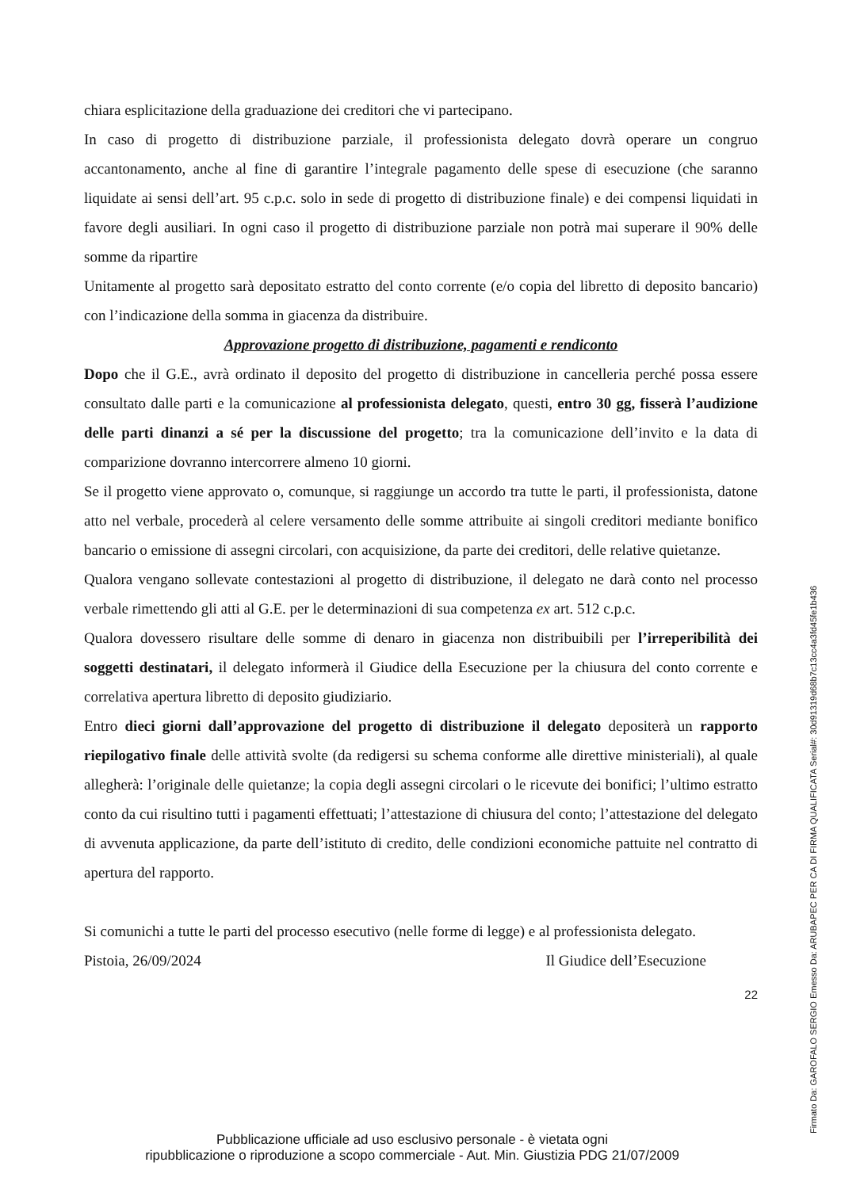chiara esplicitazione della graduazione dei creditori che vi partecipano.
In caso di progetto di distribuzione parziale, il professionista delegato dovrà operare un congruo accantonamento, anche al fine di garantire l’integrale pagamento delle spese di esecuzione (che saranno liquidate ai sensi dell’art. 95 c.p.c. solo in sede di progetto di distribuzione finale) e dei compensi liquidati in favore degli ausiliari. In ogni caso il progetto di distribuzione parziale non potrà mai superare il 90% delle somme da ripartire
Unitamente al progetto sarà depositato estratto del conto corrente (e/o copia del libretto di deposito bancario) con l’indicazione della somma in giacenza da distribuire.
Approvazione progetto di distribuzione, pagamenti e rendiconto
Dopo che il G.E., avrà ordinato il deposito del progetto di distribuzione in cancelleria perché possa essere consultato dalle parti e la comunicazione al professionista delegato, questi, entro 30 gg, fisserà l’audizione delle parti dinanzi a sé per la discussione del progetto; tra la comunicazione dell’invito e la data di comparizione dovranno intercorrere almeno 10 giorni.
Se il progetto viene approvato o, comunque, si raggiunge un accordo tra tutte le parti, il professionista, datone atto nel verbale, procederà al celere versamento delle somme attribuite ai singoli creditori mediante bonifico bancario o emissione di assegni circolari, con acquisizione, da parte dei creditori, delle relative quietanze.
Qualora vengano sollevate contestazioni al progetto di distribuzione, il delegato ne darà conto nel processo verbale rimettendo gli atti al G.E. per le determinazioni di sua competenza ex art. 512 c.p.c.
Qualora dovessero risultare delle somme di denaro in giacenza non distribuibili per l’irreperibilità dei soggetti destinatari, il delegato informerà il Giudice della Esecuzione per la chiusura del conto corrente e correlativa apertura libretto di deposito giudiziario.
Entro dieci giorni dall’approvazione del progetto di distribuzione il delegato depositerà un rapporto riepilogativo finale delle attività svolte (da redigersi su schema conforme alle direttive ministeriali), al quale allegherà: l’originale delle quietanze; la copia degli assegni circolari o le ricevute dei bonifici; l’ultimo estratto conto da cui risultino tutti i pagamenti effettuati; l’attestazione di chiusura del conto; l’attestazione del delegato di avvenuta applicazione, da parte dell’istituto di credito, delle condizioni economiche pattuite nel contratto di apertura del rapporto.
Si comunichi a tutte le parti del processo esecutivo (nelle forme di legge) e al professionista delegato.
Pistoia, 26/09/2024 Il Giudice dell’Esecuzione
22
Pubblicazione ufficiale ad uso esclusivo personale - è vietata ogni
ripubblicazione o riproduzione a scopo commerciale - Aut. Min. Giustizia PDG 21/07/2009
Firmato Da: GAROFALO SERGIO Emesso Da: ARUBAPEC PER CA DI FIRMA QUALIFICATA Serial#: 30d91319d68b7c13cc4a3fd45fe1b436